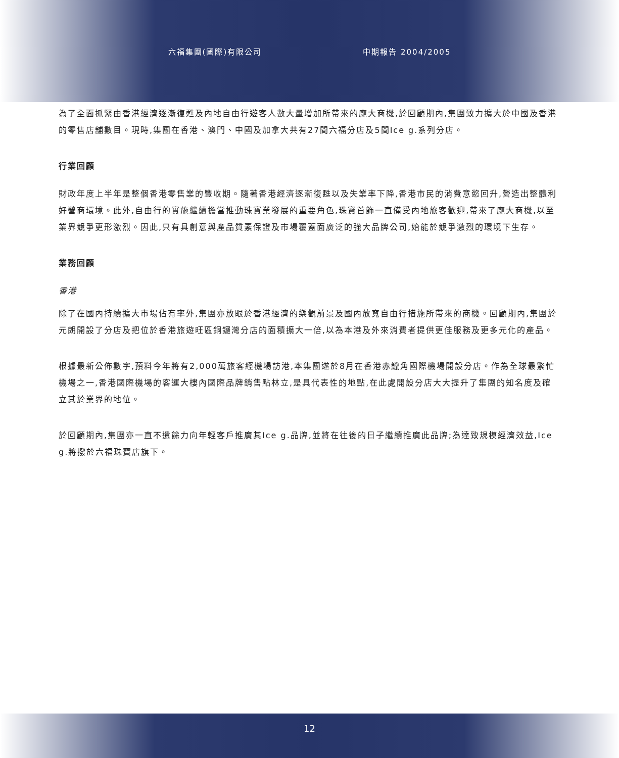六福集團(國際)有限公司 中期報告 2004/2005
為了全面抓緊由香港經濟逐漸復甦及內地自由行遊客人數大量增加所帶來的龐大商機,於回顧期內,集團致力擴大於中國及香港的零售店舖數目。現時,集團在香港、澳門、中國及加拿大共有27間六福分店及5間Ice g.系列分店。
行業回顧
財政年度上半年是整個香港零售業的豐收期。隨著香港經濟逐漸復甦以及失業率下降,香港市民的消費意慾回升,營造出整體利好營商環境。此外,自由行的實施繼續擔當推動珠寶業發展的重要角色,珠寶首飾一直備受內地旅客歡迎,帶來了龐大商機,以至業界競爭更形激烈。因此,只有具創意與產品質素保證及市場覆蓋面廣泛的強大品牌公司,始能於競爭激烈的環境下生存。
業務回顧
香港
除了在國內持續擴大市場佔有率外,集團亦放眼於香港經濟的樂觀前景及國內放寬自由行措施所帶來的商機。回顧期內,集團於元朗開設了分店及把位於香港旅遊旺區銅鑼灣分店的面積擴大一倍,以為本港及外來消費者提供更佳服務及更多元化的產品。
根據最新公佈數字,預料今年將有2,000萬旅客經機場訪港,本集團遂於8月在香港赤鱲角國際機場開設分店。作為全球最繁忙機場之一,香港國際機場的客運大樓內國際品牌銷售點林立,是具代表性的地點,在此處開設分店大大提升了集團的知名度及確立其於業界的地位。
於回顧期內,集團亦一直不遺餘力向年輕客戶推廣其Ice g.品牌,並將在往後的日子繼續推廣此品牌;為達致規模經濟效益,Ice g.將撥於六福珠寶店旗下。
12